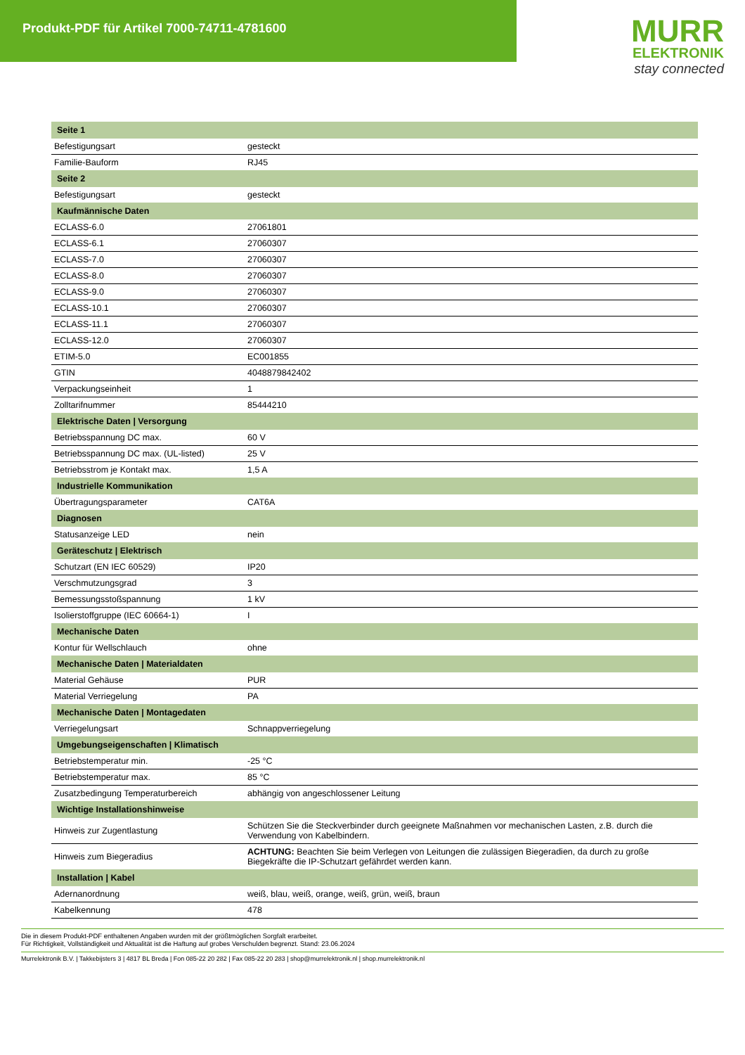Produkt-PDF für Artikel 7000-74711-4781600
MURR
ELEKTRONIK
stay connected
| Seite 1 | |
| --- | --- |
| Befestigungsart | gesteckt |
| Familie-Bauform | RJ45 |
| Seite 2 | |
| Befestigungsart | gesteckt |
| Kaufmännische Daten | |
| ECLASS-6.0 | 27061801 |
| ECLASS-6.1 | 27060307 |
| ECLASS-7.0 | 27060307 |
| ECLASS-8.0 | 27060307 |
| ECLASS-9.0 | 27060307 |
| ECLASS-10.1 | 27060307 |
| ECLASS-11.1 | 27060307 |
| ECLASS-12.0 | 27060307 |
| ETIM-5.0 | EC001855 |
| GTIN | 4048879842402 |
| Verpackungseinheit | 1 |
| Zolltarifnummer | 85444210 |
| Elektrische Daten / Versorgung | |
| Betriebsspannung DC max. | 60 V |
| Betriebsspannung DC max. (UL-listed) | 25 V |
| Betriebsstrom je Kontakt max. | 1,5 A |
| Industrielle Kommunikation | |
| Übertragungsparameter | CAT6A |
| Diagnosen | |
| Statusanzeige LED | nein |
| Geräteschutz / Elektrisch | |
| Schutzart (EN IEC 60529) | IP20 |
| Verschmutzungsgrad | 3 |
| Bemessungsstoßspannung | 1 kV |
| Isolierstoffgruppe (IEC 60664-1) | I |
| Mechanische Daten | |
| Kontur für Wellschlauch | ohne |
| Mechanische Daten / Materialdaten | |
| Material Gehäuse | PUR |
| Material Verriegelung | PA |
| Mechanische Daten / Montagedaten | |
| Verriegelungsart | Schnappverriegelung |
| Umgebungseigenschaften / Klimatisch | |
| Betriebstemperatur min. | -25 °C |
| Betriebstemperatur max. | 85 °C |
| Zusatzbedingung Temperaturbereich | abhängig von angeschlossener Leitung |
| Wichtige Installationshinweise | |
| Hinweis zur Zugentlastung | Schützen Sie die Steckverbinder durch geeignete Maßnahmen vor mechanischen Lasten, z.B. durch die Verwendung von Kabelbindern. |
| Hinweis zum Biegeradius | ACHTUNG: Beachten Sie beim Verlegen von Leitungen die zulässigen Biegeradien, da durch zu große Biegekräfte die IP-Schutzart gefährdet werden kann. |
| Installation / Kabel | |
| Adernanordnung | weiß, blau, weiß, orange, weiß, grün, weiß, braun |
| Kabelkennung | 478 |
Die in diesem Produkt-PDF enthaltenen Angaben wurden mit der größtmöglichen Sorgfalt erarbeitet.
Für Richtigkeit, Vollständigkeit und Aktualität ist die Haftung auf grobes Verschulden begrenzt. Stand: 23.06.2024
Murrelektronik B.V. | Takkebijsters 3 | 4817 BL Breda | Fon 085-22 20 282 | Fax 085-22 20 283 | shop@murrelektronik.nl | shop.murrelektronik.nl